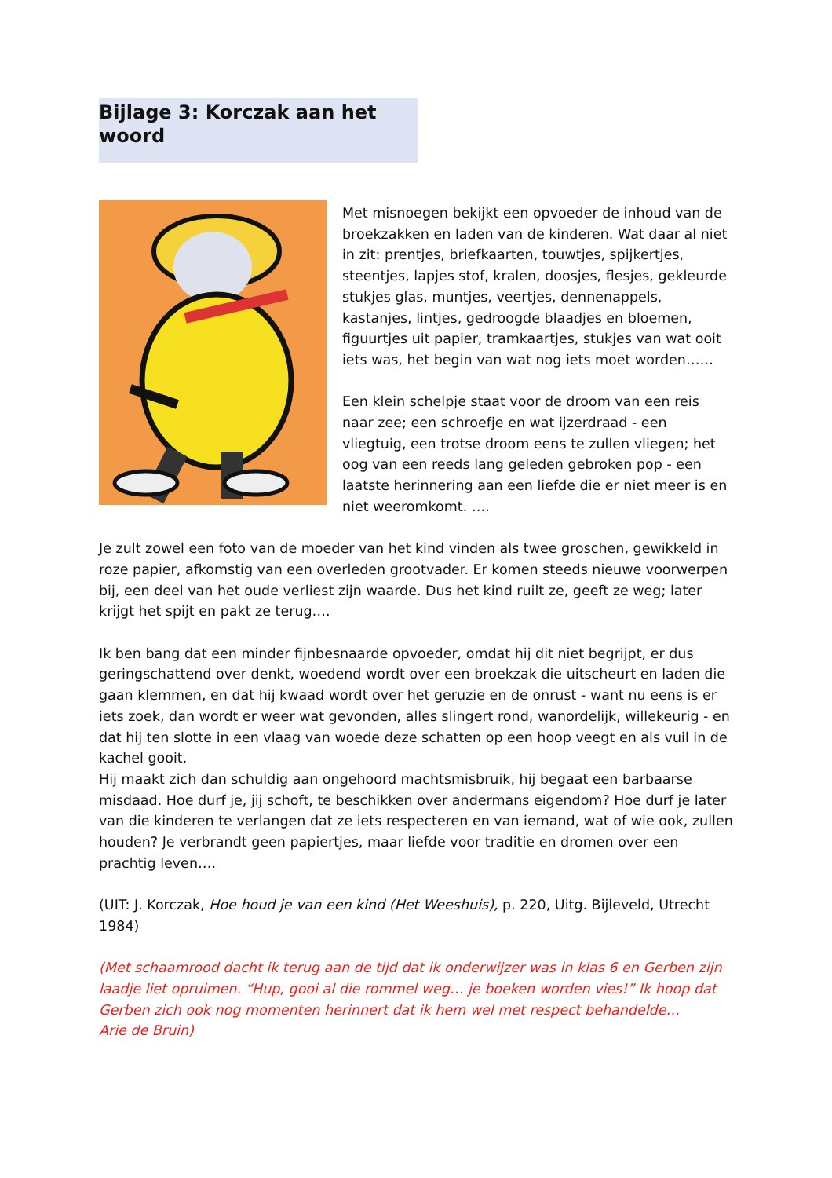Bijlage 3: Korczak aan het woord
Met misnoegen bekijkt een opvoeder de inhoud van de broekzakken en laden van de kinderen. Wat daar al niet in zit: prentjes, briefkaarten, touwtjes, spijkertjes, steentjes, lapjes stof, kralen, doosjes, flesjes, gekleurde stukjes glas, muntjes, veertjes, dennenappels, kastanjes, lintjes, gedroogde blaadjes en bloemen, figuurtjes uit papier, tramkaartjes, stukjes van wat ooit iets was, het begin van wat nog iets moet worden……
Een klein schelpje staat voor de droom van een reis naar zee; een schroefje en wat ijzerdraad - een vliegtuig, een trotse droom eens te zullen vliegen; het oog van een reeds lang geleden gebroken pop - een laatste herinnering aan een liefde die er niet meer is en niet weeromkomt. ….
Je zult zowel een foto van de moeder van het kind vinden als twee groschen, gewikkeld in roze papier, afkomstig van een overleden grootvader. Er komen steeds nieuwe voorwerpen bij, een deel van het oude verliest zijn waarde. Dus het kind ruilt ze, geeft ze weg; later krijgt het spijt en pakt ze terug….
Ik ben bang dat een minder fijnbesnaarde opvoeder, omdat hij dit niet begrijpt, er dus geringschattend over denkt, woedend wordt over een broekzak die uitscheurt en laden die gaan klemmen, en dat hij kwaad wordt over het geruzie en de onrust - want nu eens is er iets zoek, dan wordt er weer wat gevonden, alles slingert rond, wanordelijk, willekeurig - en dat hij ten slotte in een vlaag van woede deze schatten op een hoop veegt en als vuil in de kachel gooit.
Hij maakt zich dan schuldig aan ongehoord machtsmisbruik, hij begaat een barbaarse misdaad. Hoe durf je, jij schoft, te beschikken over andermans eigendom? Hoe durf je later van die kinderen te verlangen dat ze iets respecteren en van iemand, wat of wie ook, zullen houden? Je verbrandt geen papiertjes, maar liefde voor traditie en dromen over een prachtig leven….
(UIT: J. Korczak, Hoe houd je van een kind (Het Weeshuis), p. 220, Uitg. Bijleveld, Utrecht 1984)
(Met schaamrood dacht ik terug aan de tijd dat ik onderwijzer was in klas 6 en Gerben zijn laadje liet opruimen. “Hup, gooi al die rommel weg… je boeken worden vies!” Ik hoop dat Gerben zich ook nog momenten herinnert dat ik hem wel met respect behandelde…
Arie de Bruin)